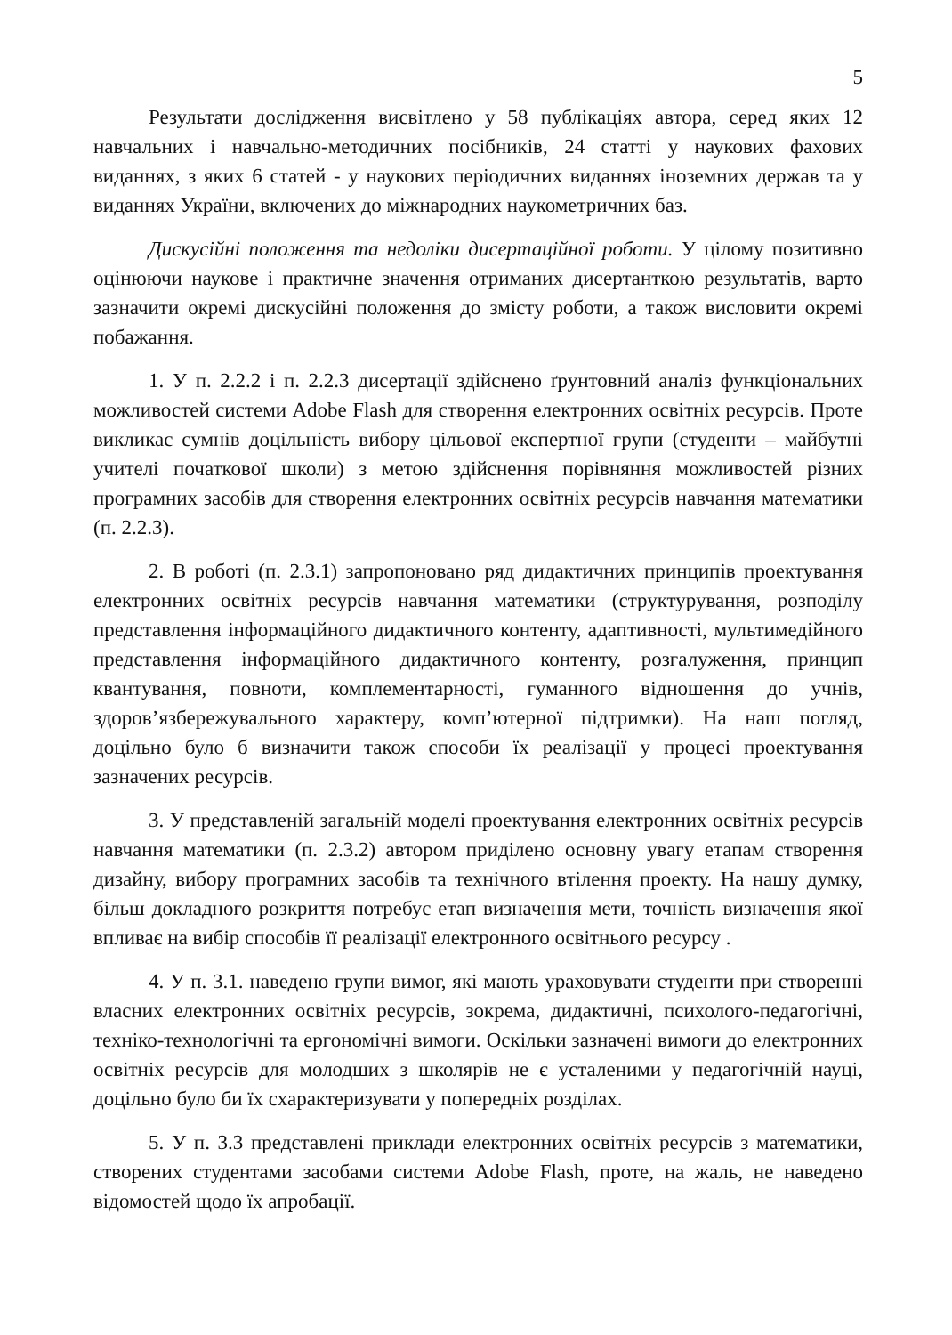5
Результати дослідження висвітлено у 58 публікаціях автора, серед яких 12 навчальних і навчально-методичних посібників, 24 статті у наукових фахових виданнях, з яких 6 статей - у наукових періодичних виданнях іноземних держав та у виданнях України, включених до міжнародних наукометричних баз.
Дискусійні положення та недоліки дисертаційної роботи. У цілому позитивно оцінюючи наукове і практичне значення отриманих дисертанткою результатів, варто зазначити окремі дискусійні положення до змісту роботи, а також висловити окремі побажання.
1. У п. 2.2.2 і п. 2.2.3 дисертації здійснено ґрунтовний аналіз функціональних можливостей системи Adobe Flash для створення електронних освітніх ресурсів. Проте викликає сумнів доцільність вибору цільової експертної групи (студенти – майбутні учителі початкової школи) з метою здійснення порівняння можливостей різних програмних засобів для створення електронних освітніх ресурсів навчання математики (п. 2.2.3).
2. В роботі (п. 2.3.1) запропоновано ряд дидактичних принципів проектування електронних освітніх ресурсів навчання математики (структурування, розподілу представлення інформаційного дидактичного контенту, адаптивності, мультимедійного представлення інформаційного дидактичного контенту, розгалуження, принцип квантування, повноти, комплементарності, гуманного відношення до учнів, здоров’язбережувального характеру, комп’ютерної підтримки). На наш погляд, доцільно було б визначити також способи їх реалізації у процесі проектування зазначених ресурсів.
3. У представленій загальній моделі проектування електронних освітніх ресурсів навчання математики (п. 2.3.2) автором приділено основну увагу етапам створення дизайну, вибору програмних засобів та технічного втілення проекту. На нашу думку, більш докладного розкриття потребує етап визначення мети, точність визначення якої впливає на вибір способів її реалізації електронного освітнього ресурсу .
4. У п. 3.1. наведено групи вимог, які мають ураховувати студенти при створенні власних електронних освітніх ресурсів, зокрема, дидактичні, психолого-педагогічні, техніко-технологічні та ергономічні вимоги. Оскільки зазначені вимоги до електронних освітніх ресурсів для молодших з школярів не є усталеними у педагогічній науці, доцільно було би їх схарактеризувати у попередніх розділах.
5. У п. 3.3 представлені приклади електронних освітніх ресурсів з математики, створених студентами засобами системи Adobe Flash, проте, на жаль, не наведено відомостей щодо їх апробації.